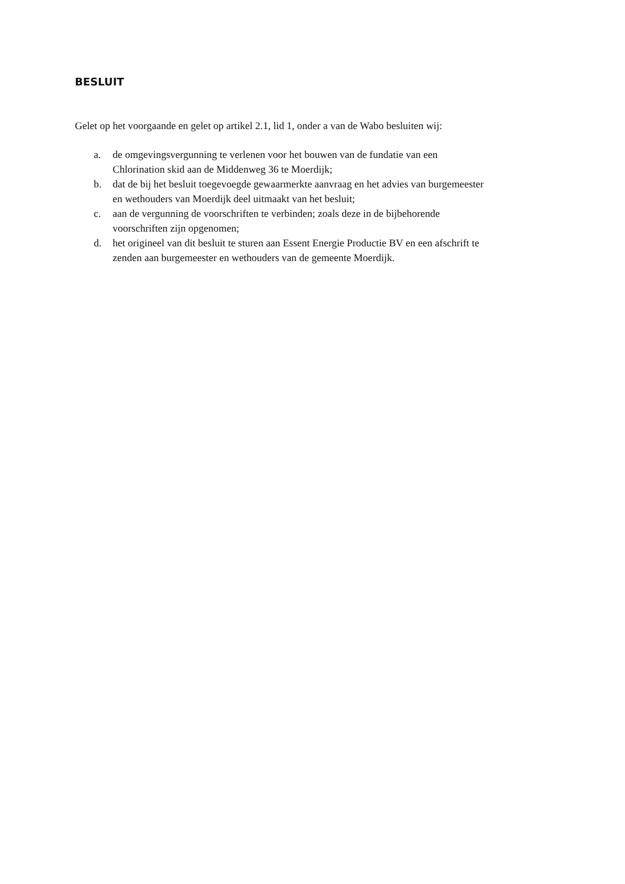BESLUIT
Gelet op het voorgaande en gelet op artikel 2.1, lid 1, onder a van de Wabo besluiten wij:
a. de omgevingsvergunning te verlenen voor het bouwen van de fundatie van een
Chlorination skid aan de Middenweg 36 te Moerdijk;
b. dat de bij het besluit toegevoegde gewaarmerkte aanvraag en het advies van burgemeester
en wethouders van Moerdijk deel uitmaakt van het besluit;
c. aan de vergunning de voorschriften te verbinden; zoals deze in de bijbehorende
voorschriften zijn opgenomen;
d. het origineel van dit besluit te sturen aan Essent Energie Productie BV en een afschrift te
zenden aan burgemeester en wethouders van de gemeente Moerdijk.